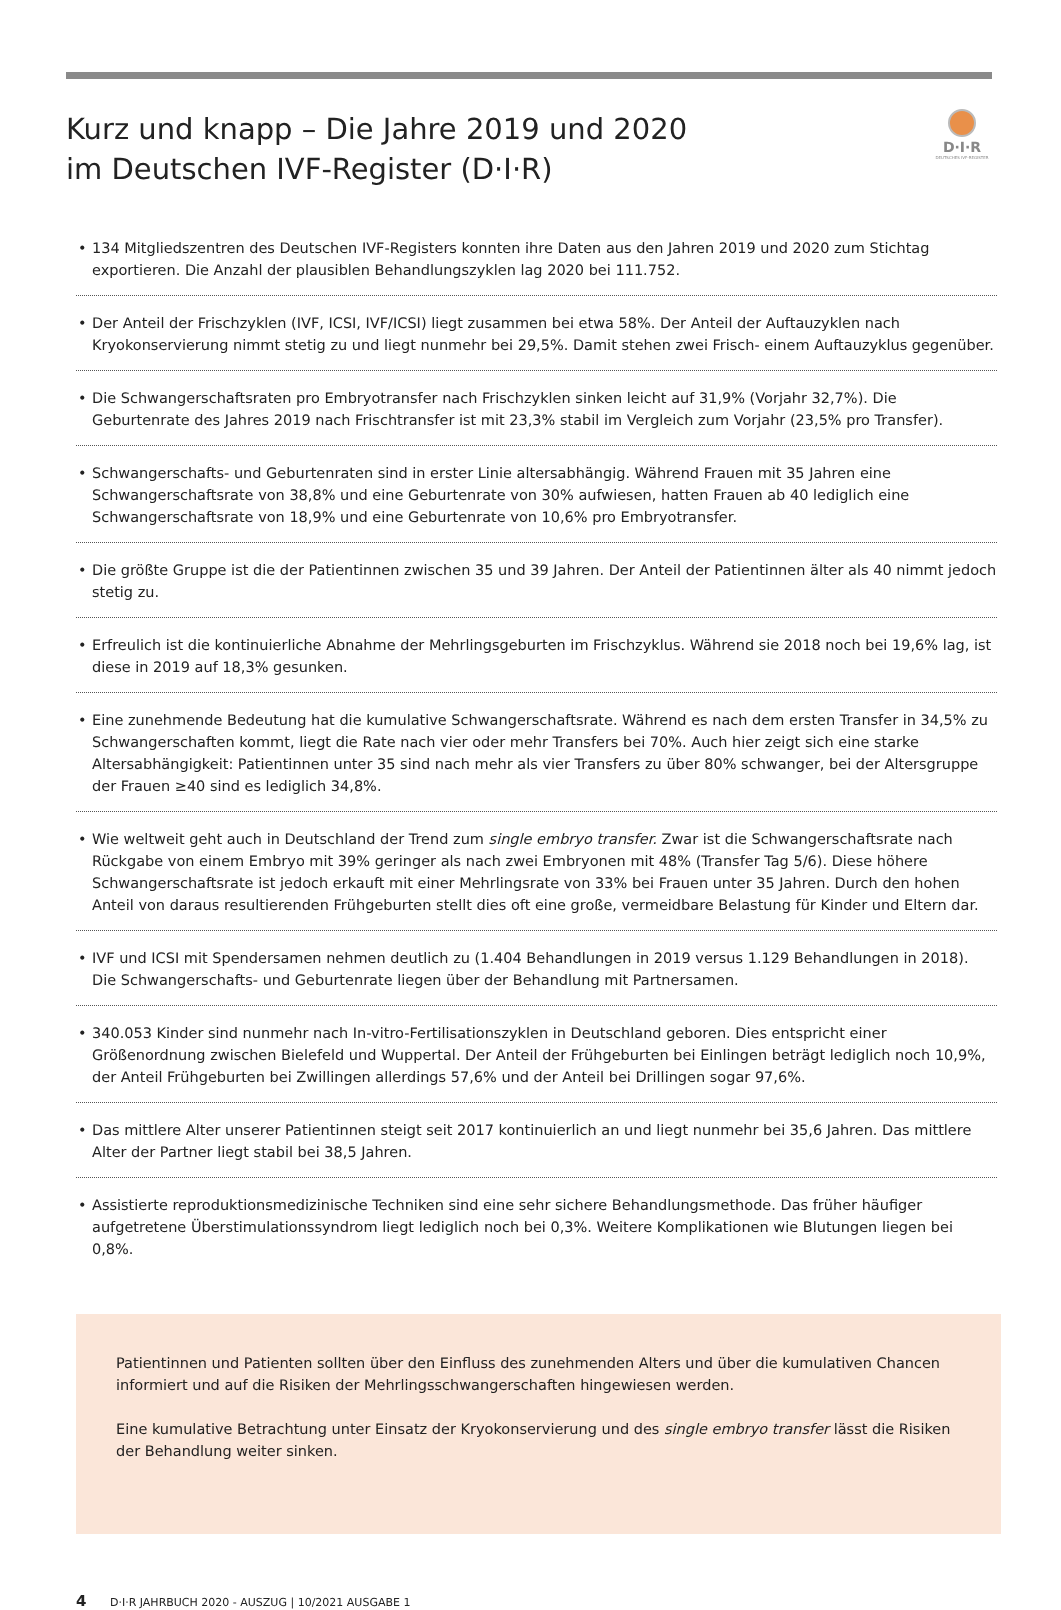Kurz und knapp – Die Jahre 2019 und 2020
im Deutschen IVF-Register (D·I·R)
D·I·R
DEUTSCHES IVF-REGISTER
• 134 Mitgliedszentren des Deutschen IVF-Registers konnten ihre Daten aus den Jahren 2019 und 2020 zum Stichtag exportieren. Die Anzahl der plausiblen Behandlungszyklen lag 2020 bei 111.752.
• Der Anteil der Frischzyklen (IVF, ICSI, IVF/ICSI) liegt zusammen bei etwa 58%. Der Anteil der Auftauzyklen nach Kryokonservierung nimmt stetig zu und liegt nunmehr bei 29,5%. Damit stehen zwei Frisch- einem Auftauzyklus gegenüber.
• Die Schwangerschaftsraten pro Embryotransfer nach Frischzyklen sinken leicht auf 31,9% (Vorjahr 32,7%). Die Geburtenrate des Jahres 2019 nach Frischtransfer ist mit 23,3% stabil im Vergleich zum Vorjahr (23,5% pro Transfer).
• Schwangerschafts- und Geburtenraten sind in erster Linie altersabhängig. Während Frauen mit 35 Jahren eine Schwangerschaftsrate von 38,8% und eine Geburtenrate von 30% aufwiesen, hatten Frauen ab 40 lediglich eine Schwangerschaftsrate von 18,9% und eine Geburtenrate von 10,6% pro Embryotransfer.
• Die größte Gruppe ist die der Patientinnen zwischen 35 und 39 Jahren. Der Anteil der Patientinnen älter als 40 nimmt jedoch stetig zu.
• Erfreulich ist die kontinuierliche Abnahme der Mehrlingsgeburten im Frischzyklus. Während sie 2018 noch bei 19,6% lag, ist diese in 2019 auf 18,3% gesunken.
• Eine zunehmende Bedeutung hat die kumulative Schwangerschaftsrate. Während es nach dem ersten Transfer in 34,5% zu Schwangerschaften kommt, liegt die Rate nach vier oder mehr Transfers bei 70%. Auch hier zeigt sich eine starke Altersabhängigkeit: Patientinnen unter 35 sind nach mehr als vier Transfers zu über 80% schwanger, bei der Altersgruppe der Frauen ≥40 sind es lediglich 34,8%.
• Wie weltweit geht auch in Deutschland der Trend zum single embryo transfer. Zwar ist die Schwangerschaftsrate nach Rückgabe von einem Embryo mit 39% geringer als nach zwei Embryonen mit 48% (Transfer Tag 5/6). Diese höhere Schwangerschaftsrate ist jedoch erkauft mit einer Mehrlingsrate von 33% bei Frauen unter 35 Jahren. Durch den hohen Anteil von daraus resultierenden Frühgeburten stellt dies oft eine große, vermeidbare Belastung für Kinder und Eltern dar.
• IVF und ICSI mit Spendersamen nehmen deutlich zu (1.404 Behandlungen in 2019 versus 1.129 Behandlungen in 2018). Die Schwangerschafts- und Geburtenrate liegen über der Behandlung mit Partnersamen.
• 340.053 Kinder sind nunmehr nach In-vitro-Fertilisationszyklen in Deutschland geboren. Dies entspricht einer Größenordnung zwischen Bielefeld und Wuppertal. Der Anteil der Frühgeburten bei Einlingen beträgt lediglich noch 10,9%, der Anteil Frühgeburten bei Zwillingen allerdings 57,6% und der Anteil bei Drillingen sogar 97,6%.
• Das mittlere Alter unserer Patientinnen steigt seit 2017 kontinuierlich an und liegt nunmehr bei 35,6 Jahren. Das mittlere Alter der Partner liegt stabil bei 38,5 Jahren.
• Assistierte reproduktionsmedizinische Techniken sind eine sehr sichere Behandlungsmethode. Das früher häufiger aufgetretene Überstimulationssyndrom liegt lediglich noch bei 0,3%. Weitere Komplikationen wie Blutungen liegen bei 0,8%.
Patientinnen und Patienten sollten über den Einfluss des zunehmenden Alters und über die kumulativen Chancen informiert und auf die Risiken der Mehrlingsschwangerschaften hingewiesen werden.
Eine kumulative Betrachtung unter Einsatz der Kryokonservierung und des single embryo transfer lässt die Risiken der Behandlung weiter sinken.
4 D·I·R JAHRBUCH 2020 - AUSZUG | 10/2021 AUSGABE 1